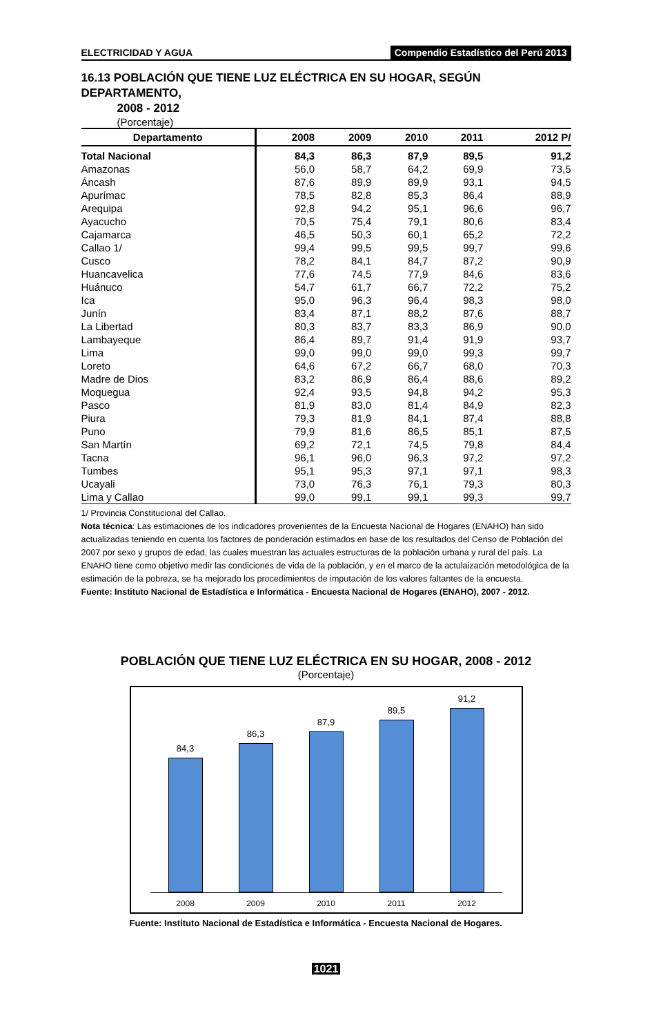ELECTRICIDAD Y AGUA Compendio Estadístico del Perú 2013
16.13 POBLACIÓN QUE TIENE LUZ ELÉCTRICA EN SU HOGAR, SEGÚN DEPARTAMENTO,
2008 - 2012
(Porcentaje)
| Departamento | 2008 | 2009 | 2010 | 2011 | 2012 P/ |
| --- | --- | --- | --- | --- | --- |
| Total Nacional | 84,3 | 86,3 | 87,9 | 89,5 | 91,2 |
| Amazonas | 56,0 | 58,7 | 64,2 | 69,9 | 73,5 |
| Áncash | 87,6 | 89,9 | 89,9 | 93,1 | 94,5 |
| Apurímac | 78,5 | 82,8 | 85,3 | 86,4 | 88,9 |
| Arequipa | 92,8 | 94,2 | 95,1 | 96,6 | 96,7 |
| Ayacucho | 70,5 | 75,4 | 79,1 | 80,6 | 83,4 |
| Cajamarca | 46,5 | 50,3 | 60,1 | 65,2 | 72,2 |
| Callao 1/ | 99,4 | 99,5 | 99,5 | 99,7 | 99,6 |
| Cusco | 78,2 | 84,1 | 84,7 | 87,2 | 90,9 |
| Huancavelica | 77,6 | 74,5 | 77,9 | 84,6 | 83,6 |
| Huánuco | 54,7 | 61,7 | 66,7 | 72,2 | 75,2 |
| Ica | 95,0 | 96,3 | 96,4 | 98,3 | 98,0 |
| Junín | 83,4 | 87,1 | 88,2 | 87,6 | 88,7 |
| La Libertad | 80,3 | 83,7 | 83,3 | 86,9 | 90,0 |
| Lambayeque | 86,4 | 89,7 | 91,4 | 91,9 | 93,7 |
| Lima | 99,0 | 99,0 | 99,0 | 99,3 | 99,7 |
| Loreto | 64,6 | 67,2 | 66,7 | 68,0 | 70,3 |
| Madre de Dios | 83,2 | 86,9 | 86,4 | 88,6 | 89,2 |
| Moquegua | 92,4 | 93,5 | 94,8 | 94,2 | 95,3 |
| Pasco | 81,9 | 83,0 | 81,4 | 84,9 | 82,3 |
| Piura | 79,3 | 81,9 | 84,1 | 87,4 | 88,8 |
| Puno | 79,9 | 81,6 | 86,5 | 85,1 | 87,5 |
| San Martín | 69,2 | 72,1 | 74,5 | 79,8 | 84,4 |
| Tacna | 96,1 | 96,0 | 96,3 | 97,2 | 97,2 |
| Tumbes | 95,1 | 95,3 | 97,1 | 97,1 | 98,3 |
| Ucayali | 73,0 | 76,3 | 76,1 | 79,3 | 80,3 |
| Lima y Callao | 99,0 | 99,1 | 99,1 | 99,3 | 99,7 |
1/ Provincia Constitucional del Callao.
Nota técnica: Las estimaciones de los indicadores provenientes de la Encuesta Nacional de Hogares (ENAHO) han sido actualizadas teniendo en cuenta los factores de ponderación estimados en base de los resultados del Censo de Población del 2007 por sexo y grupos de edad, las cuales muestran las actuales estructuras de la población urbana y rural del país. La ENAHO tiene como objetivo medir las condiciones de vida de la población, y en el marco de la actulaización metodológica de la estimación de la pobreza, se ha mejorado los procedimientos de imputación de los valores faltantes de la encuesta.
Fuente: Instituto Nacional de Estadística e Informática - Encuesta Nacional de Hogares (ENAHO), 2007 - 2012.
POBLACIÓN QUE TIENE LUZ ELÉCTRICA EN SU HOGAR, 2008 - 2012
(Porcentaje)
84,3
86,3
87,9
89,5
91,2
2008 2009 2010 2011 2012
Fuente: Instituto Nacional de Estadística e Informática - Encuesta Nacional de Hogares.
1021